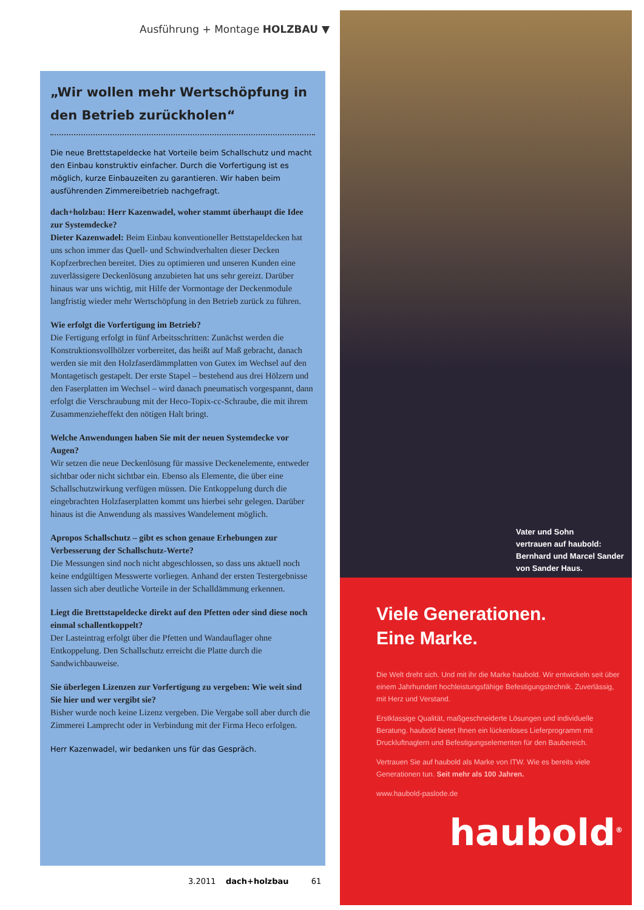Ausführung + Montage HOLZBAU ▼
„Wir wollen mehr Wertschöpfung in den Betrieb zurückholen“
Die neue Brettstapeldecke hat Vorteile beim Schallschutz und macht den Einbau konstruktiv einfacher. Durch die Vorfertigung ist es möglich, kurze Einbauzeiten zu garantieren. Wir haben beim ausführenden Zimmereibetrieb nachgefragt.
dach+holzbau: Herr Kazenwadel, woher stammt überhaupt die Idee zur Systemdecke?
Dieter Kazenwadel: Beim Einbau konventioneller Bettstapeldecken hat uns schon immer das Quell- und Schwindverhalten dieser Decken Kopfzerbrechen bereitet. Dies zu optimieren und unseren Kunden eine zuverlässigere Deckenlösung anzubieten hat uns sehr gereizt. Darüber hinaus war uns wichtig, mit Hilfe der Vormontage der Deckenmodule langfristig wieder mehr Wertschöpfung in den Betrieb zurück zu führen.
Wie erfolgt die Vorfertigung im Betrieb?
Die Fertigung erfolgt in fünf Arbeitsschritten: Zunächst werden die Konstruktionsvollhölzer vorbereitet, das heißt auf Maß gebracht, danach werden sie mit den Holzfaserdämmplatten von Gutex im Wechsel auf den Montagetisch gestapelt. Der erste Stapel – bestehend aus drei Hölzern und den Faserplatten im Wechsel – wird danach pneumatisch vorgespannt, dann erfolgt die Verschraubung mit der Heco-Topix-cc-Schraube, die mit ihrem Zusammenzieheffekt den nötigen Halt bringt.
Welche Anwendungen haben Sie mit der neuen Systemdecke vor Augen?
Wir setzen die neue Deckenlösung für massive Deckenelemente, entweder sichtbar oder nicht sichtbar ein. Ebenso als Elemente, die über eine Schallschutzwirkung verfügen müssen. Die Entkoppelung durch die eingebrachten Holzfaserplatten kommt uns hierbei sehr gelegen. Darüber hinaus ist die Anwendung als massives Wandelement möglich.
Apropos Schallschutz – gibt es schon genaue Erhebungen zur Verbesserung der Schallschutz-Werte?
Die Messungen sind noch nicht abgeschlossen, so dass uns aktuell noch keine endgültigen Messwerte vorliegen. Anhand der ersten Testergebnisse lassen sich aber deutliche Vorteile in der Schalldämmung erkennen.
Liegt die Brettstapeldecke direkt auf den Pfetten oder sind diese noch einmal schallentkoppelt?
Der Lasteintrag erfolgt über die Pfetten und Wandauflager ohne Entkoppelung. Den Schallschutz erreicht die Platte durch die Sandwichbauweise.
Sie überlegen Lizenzen zur Vorfertigung zu vergeben: Wie weit sind Sie hier und wer vergibt sie?
Bisher wurde noch keine Lizenz vergeben. Die Vergabe soll aber durch die Zimmerei Lamprecht oder in Verbindung mit der Firma Heco erfolgen.
Herr Kazenwadel, wir bedanken uns für das Gespräch.
3.2011 dach+holzbau 61
Vater und Sohn
vertrauen auf haubold:
Bernhard und Marcel Sander
von Sander Haus.
Viele Generationen.
Eine Marke.
Die Welt dreht sich. Und mit ihr die Marke haubold. Wir entwickeln seit über einem Jahrhundert hochleistungsfähige Befestigungstechnik. Zuverlässig, mit Herz und Verstand.
Erstklassige Qualität, maßgeschneiderte Lösungen und individuelle Beratung. haubold bietet Ihnen ein lückenloses Lieferprogramm mit Druckluftnaglern und Befestigungselementen für den Baubereich.
Vertrauen Sie auf haubold als Marke von ITW. Wie es bereits viele Generationen tun. Seit mehr als 100 Jahren.
www.haubold-paslode.de
haubold<sup>®</sup>